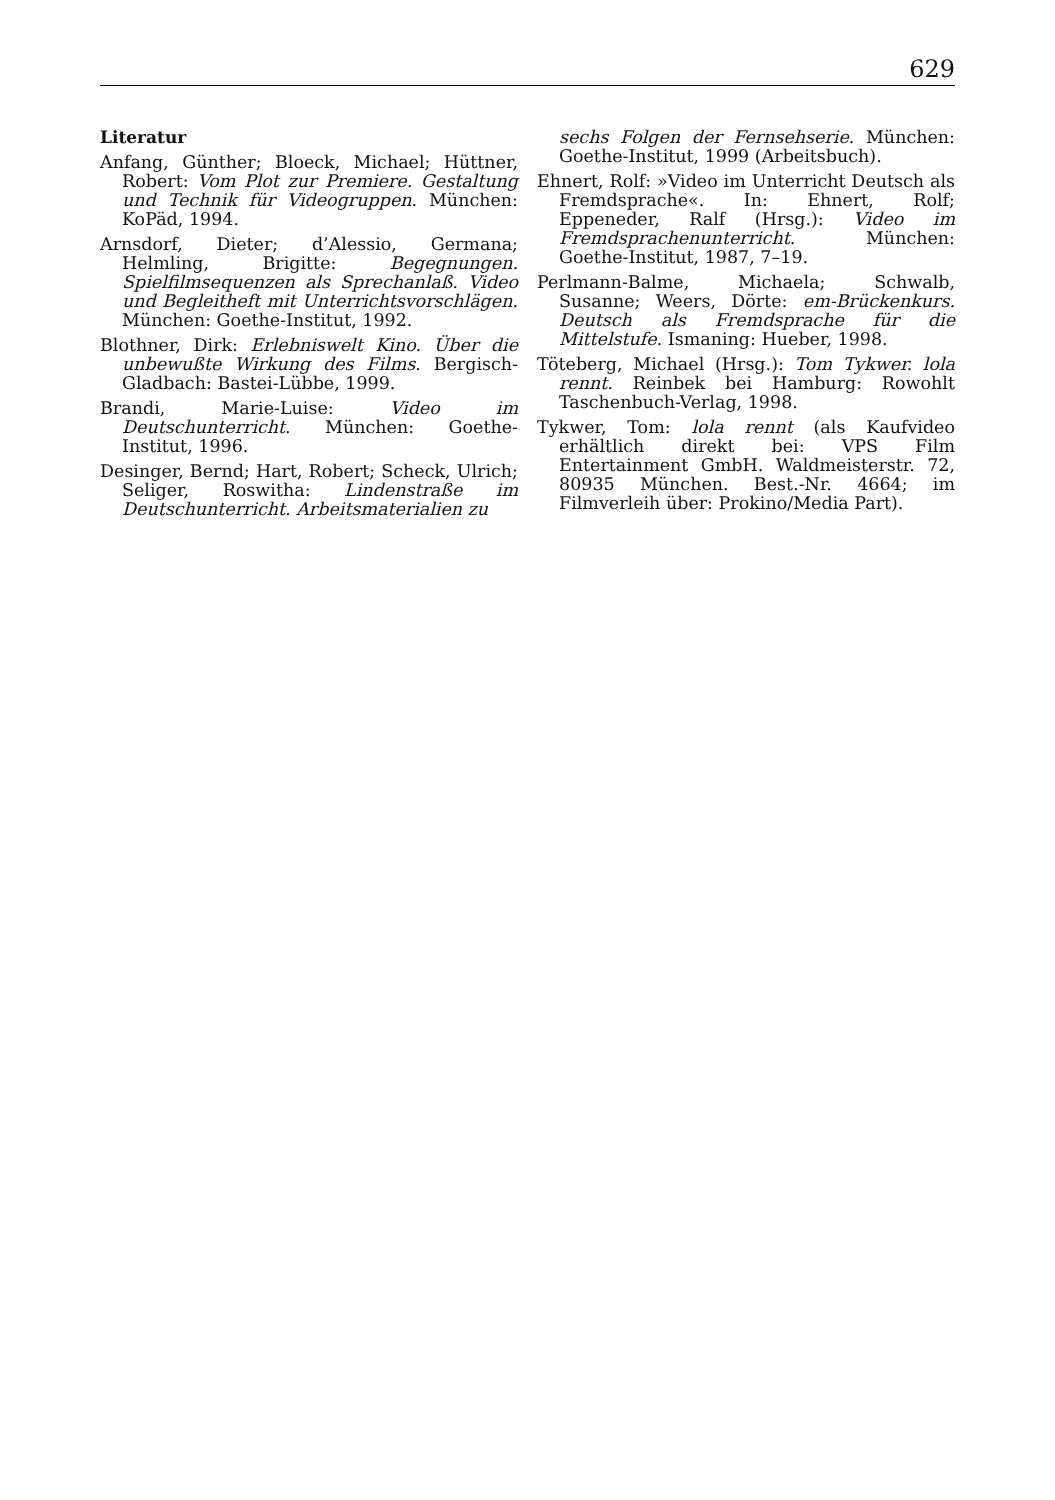629
Literatur
Anfang, Günther; Bloeck, Michael; Hüttner, Robert: Vom Plot zur Premiere. Gestaltung und Technik für Videogruppen. München: KoPäd, 1994.
Arnsdorf, Dieter; d’Alessio, Germana; Helmling, Brigitte: Begegnungen. Spielfilmsequenzen als Sprechanlaß. Video und Begleitheft mit Unterrichtsvorschlägen. München: Goethe-Institut, 1992.
Blothner, Dirk: Erlebniswelt Kino. Über die unbewußte Wirkung des Films. Bergisch-Gladbach: Bastei-Lübbe, 1999.
Brandi, Marie-Luise: Video im Deutschunterricht. München: Goethe-Institut, 1996.
Desinger, Bernd; Hart, Robert; Scheck, Ulrich; Seliger, Roswitha: Lindenstraße im Deutschunterricht. Arbeitsmaterialien zu
sechs Folgen der Fernsehserie. München: Goethe-Institut, 1999 (Arbeitsbuch).
Ehnert, Rolf: »Video im Unterricht Deutsch als Fremdsprache«. In: Ehnert, Rolf; Eppeneder, Ralf (Hrsg.): Video im Fremdsprachenunterricht. München: Goethe-Institut, 1987, 7–19.
Perlmann-Balme, Michaela; Schwalb, Susanne; Weers, Dörte: em-Brückenkurs. Deutsch als Fremdsprache für die Mittelstufe. Ismaning: Hueber, 1998.
Töteberg, Michael (Hrsg.): Tom Tykwer. lola rennt. Reinbek bei Hamburg: Rowohlt Taschenbuch-Verlag, 1998.
Tykwer, Tom: lola rennt (als Kaufvideo erhältlich direkt bei: VPS Film Entertainment GmbH. Waldmeisterstr. 72, 80935 München. Best.-Nr. 4664; im Filmverleih über: Prokino/Media Part).